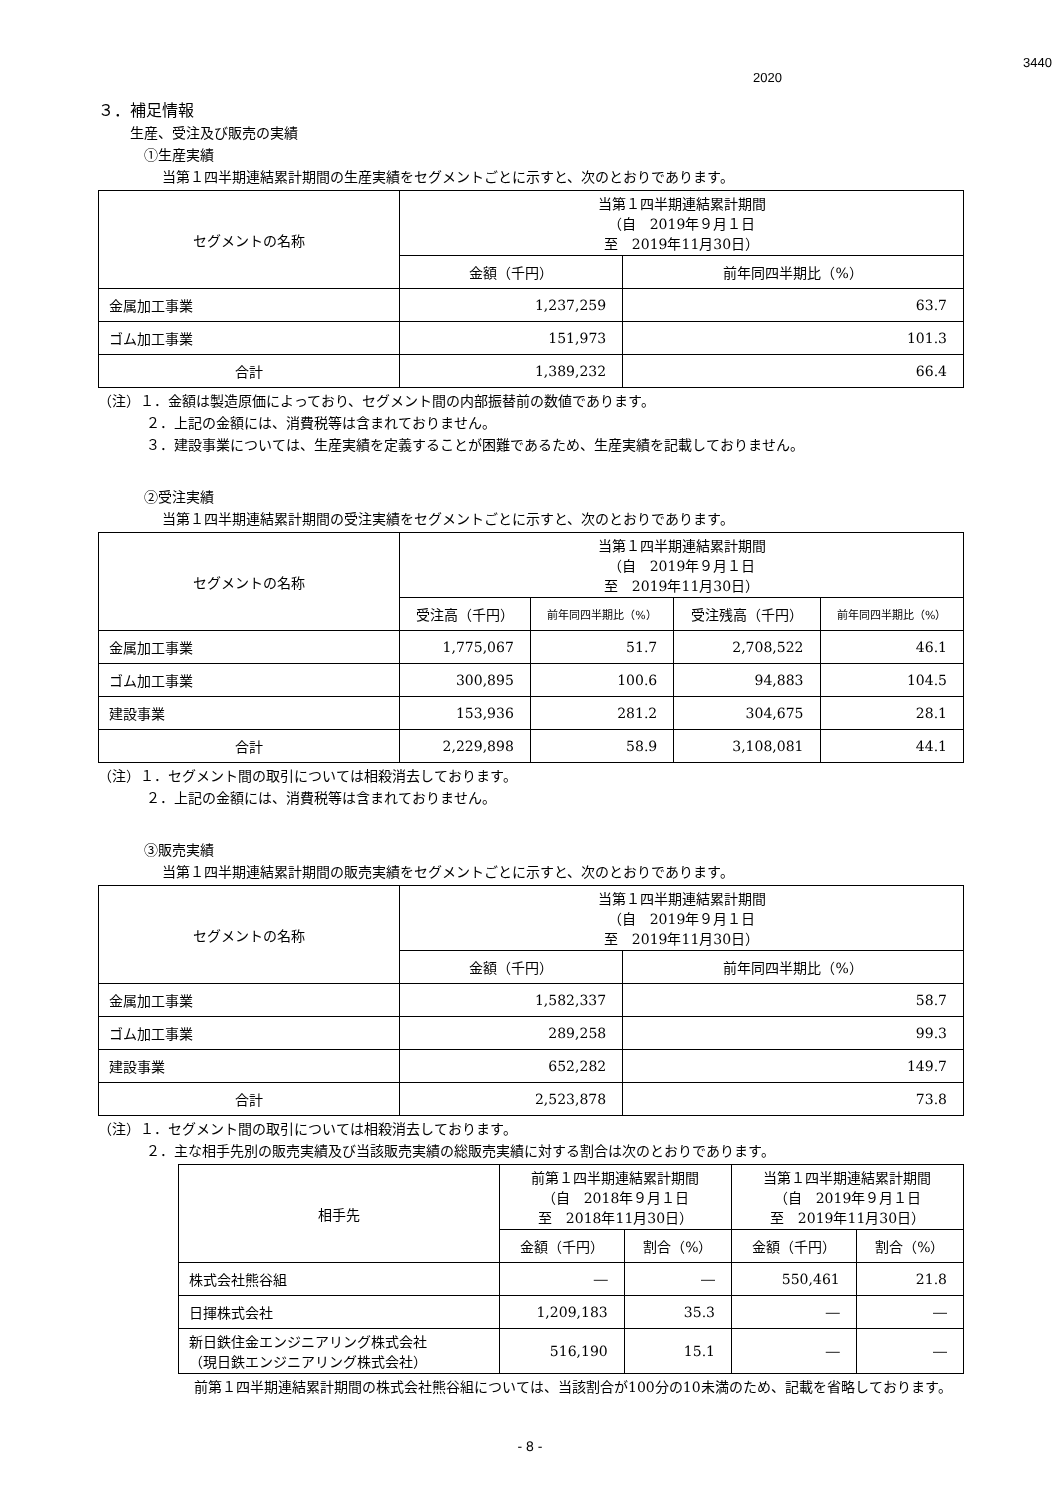3440
2020
３．補足情報
生産、受注及び販売の実績
①生産実績
当第１四半期連結累計期間の生産実績をセグメントごとに示すと、次のとおりであります。
| セグメントの名称 | 当第１四半期連結累計期間 （自 2019年９月１日 至 2019年11月30日） | |
| --- | --- | --- |
| | 金額（千円） | 前年同四半期比（%） |
| 金属加工事業 | 1,237,259 | 63.7 |
| ゴム加工事業 | 151,973 | 101.3 |
| 合計 | 1,389,232 | 66.4 |
（注）１．金額は製造原価によっており、セグメント間の内部振替前の数値であります。
２．上記の金額には、消費税等は含まれておりません。
３．建設事業については、生産実績を定義することが困難であるため、生産実績を記載しておりません。
②受注実績
当第１四半期連結累計期間の受注実績をセグメントごとに示すと、次のとおりであります。
| セグメントの名称 | 当第１四半期連結累計期間 （自 2019年９月１日 至 2019年11月30日） | | | |
| --- | --- | --- | --- | --- |
| | 受注高（千円） | 前年同四半期比（%） | 受注残高（千円） | 前年同四半期比（%） |
| 金属加工事業 | 1,775,067 | 51.7 | 2,708,522 | 46.1 |
| ゴム加工事業 | 300,895 | 100.6 | 94,883 | 104.5 |
| 建設事業 | 153,936 | 281.2 | 304,675 | 28.1 |
| 合計 | 2,229,898 | 58.9 | 3,108,081 | 44.1 |
（注）１．セグメント間の取引については相殺消去しております。
２．上記の金額には、消費税等は含まれておりません。
③販売実績
当第１四半期連結累計期間の販売実績をセグメントごとに示すと、次のとおりであります。
| セグメントの名称 | 当第１四半期連結累計期間 （自 2019年９月１日 至 2019年11月30日） | |
| --- | --- | --- |
| | 金額（千円） | 前年同四半期比（%） |
| 金属加工事業 | 1,582,337 | 58.7 |
| ゴム加工事業 | 289,258 | 99.3 |
| 建設事業 | 652,282 | 149.7 |
| 合計 | 2,523,878 | 73.8 |
（注）１．セグメント間の取引については相殺消去しております。
２．主な相手先別の販売実績及び当該販売実績の総販売実績に対する割合は次のとおりであります。
| 相手先 | 前第１四半期連結累計期間 （自 2018年９月１日 至 2018年11月30日） | | 当第１四半期連結累計期間 （自 2019年９月１日 至 2019年11月30日） | |
| --- | --- | --- | --- | --- |
| | 金額（千円） | 割合（%） | 金額（千円） | 割合（%） |
| 株式会社熊谷組 | ― | ― | 550,461 | 21.8 |
| 日揮株式会社 | 1,209,183 | 35.3 | ― | ― |
| 新日鉄住金エンジニアリング株式会社 （現日鉄エンジニアリング株式会社） | 516,190 | 15.1 | ― | ― |
前第１四半期連結累計期間の株式会社熊谷組については、当該割合が100分の10未満のため、記載を省略しております。
- 8 -